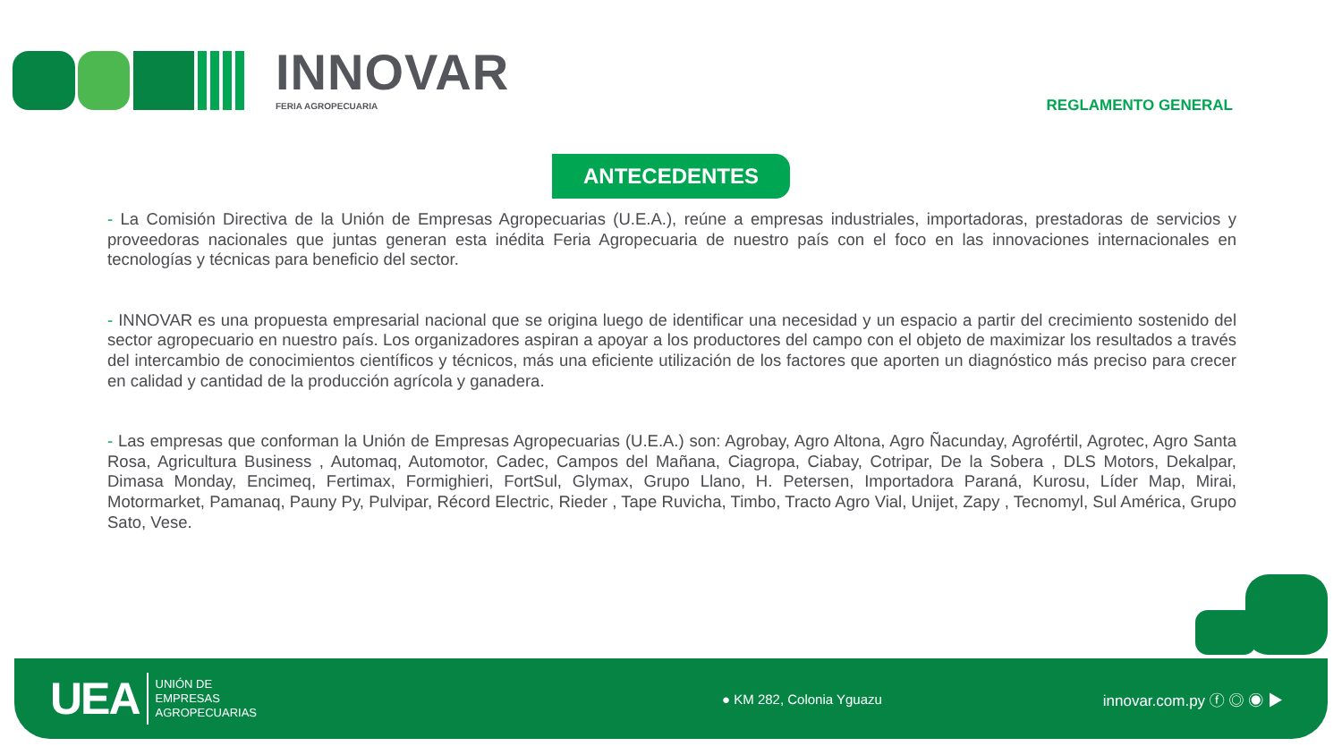INNOVAR
FERIA AGROPECUARIA
REGLAMENTO GENERAL
ANTECEDENTES
- La Comisión Directiva de la Unión de Empresas Agropecuarias (U.E.A.), reúne a empresas industriales, importadoras, prestadoras de servicios y proveedoras nacionales que juntas generan esta inédita Feria Agropecuaria de nuestro país con el foco en las innovaciones internacionales en tecnologías y técnicas para beneficio del sector.
- INNOVAR es una propuesta empresarial nacional que se origina luego de identificar una necesidad y un espacio a partir del crecimiento sostenido del sector agropecuario en nuestro país. Los organizadores aspiran a apoyar a los productores del campo con el objeto de maximizar los resultados a través del intercambio de conocimientos científicos y técnicos, más una eficiente utilización de los factores que aporten un diagnóstico más preciso para crecer en calidad y cantidad de la producción agrícola y ganadera.
- Las empresas que conforman la Unión de Empresas Agropecuarias (U.E.A.) son: Agrobay, Agro Altona, Agro Ñacunday, Agrofértil, Agrotec, Agro Santa Rosa, Agricultura Business , Automaq, Automotor, Cadec, Campos del Mañana, Ciagropa, Ciabay, Cotripar, De la Sobera , DLS Motors, Dekalpar, Dimasa Monday, Encimeq, Fertimax, Formighieri, FortSul, Glymax, Grupo Llano, H. Petersen, Importadora Paraná, Kurosu, Líder Map, Mirai, Motormarket, Pamanaq, Pauny Py, Pulvipar, Récord Electric, Rieder , Tape Ruvicha, Timbo, Tracto Agro Vial, Unijet, Zapy , Tecnomyl, Sul América, Grupo Sato, Vese.
UEA
UNIÓN DE
EMPRESAS
AGROPECUARIAS
● KM 282, Colonia Yguazu innovar.com.py ⓕ ◎ ◉ ▶